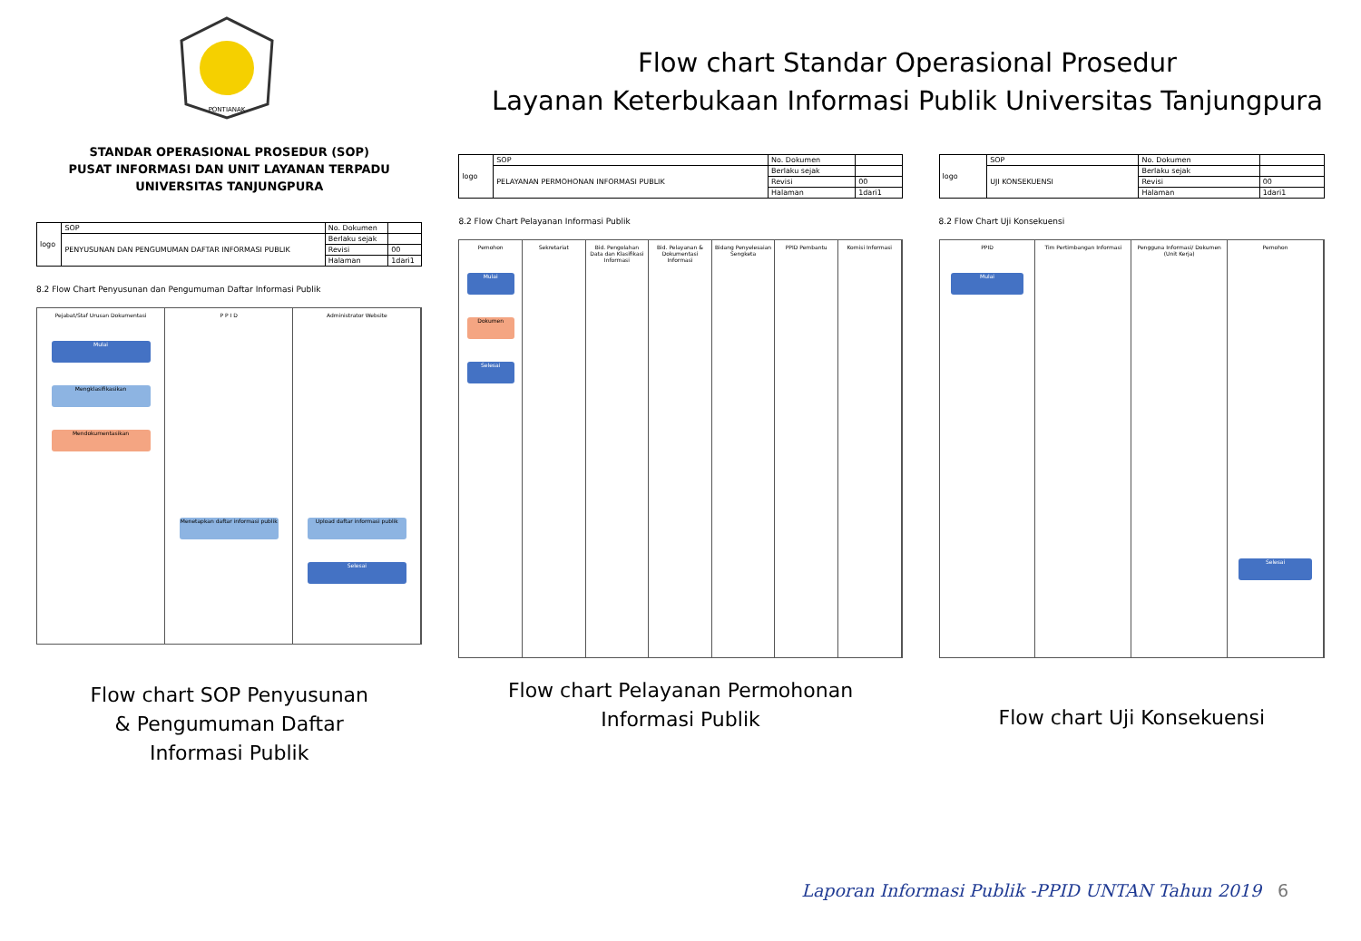PONTIANAK
Flow chart Standar Operasional Prosedur
Layanan Keterbukaan Informasi Publik Universitas Tanjungpura
STANDAR OPERASIONAL PROSEDUR (SOP)
PUSAT INFORMASI DAN UNIT LAYANAN TERPADU
UNIVERSITAS TANJUNGPURA
| logo | SOP | No. Dokumen | |
| | PENYUSUNAN DAN PENGUMUMAN DAFTAR INFORMASI PUBLIK | Berlaku sejak | |
| | | Revisi | 00 |
| | | Halaman | 1dari1 |
8.2 Flow Chart Penyusunan dan Pengumuman Daftar Informasi Publik
Pejabat/Staf Urusan Dokumentasi
Mulai
Mengklasifikasikan
Mendokumentasikan
P P I D
Menetapkan daftar informasi publik
Administrator Website
Upload daftar informasi publik
Selesai
Flow chart SOP Penyusunan
& Pengumuman Daftar
Informasi Publik
| logo | SOP | No. Dokumen | |
| | PELAYANAN PERMOHONAN INFORMASI PUBLIK | Berlaku sejak | |
| | | Revisi | 00 |
| | | Halaman | 1dari1 |
8.2 Flow Chart Pelayanan Informasi Publik
Pemohon
Mulai
Dokumen
Selesai
Sekretariat Bid. Pengolahan Data dan Klasifikasi Informasi
Bid. Pelayanan & Dokumentasi Informasi
Bidang Penyelesaian Sengketa PPID Pembantu Komisi Informasi
Flow chart Pelayanan Permohonan
Informasi Publik
| logo | SOP | No. Dokumen | |
| | UJI KONSEKUENSI | Berlaku sejak | |
| | | Revisi | 00 |
| | | Halaman | 1dari1 |
8.2 Flow Chart Uji Konsekuensi
PPID
Mulai
Tim Pertimbangan Informasi Pengguna Informasi/ Dokumen (Unit Kerja)
Pemohon
Selesai
Flow chart Uji Konsekuensi
Laporan Informasi Publik -PPID UNTAN Tahun 2019
6